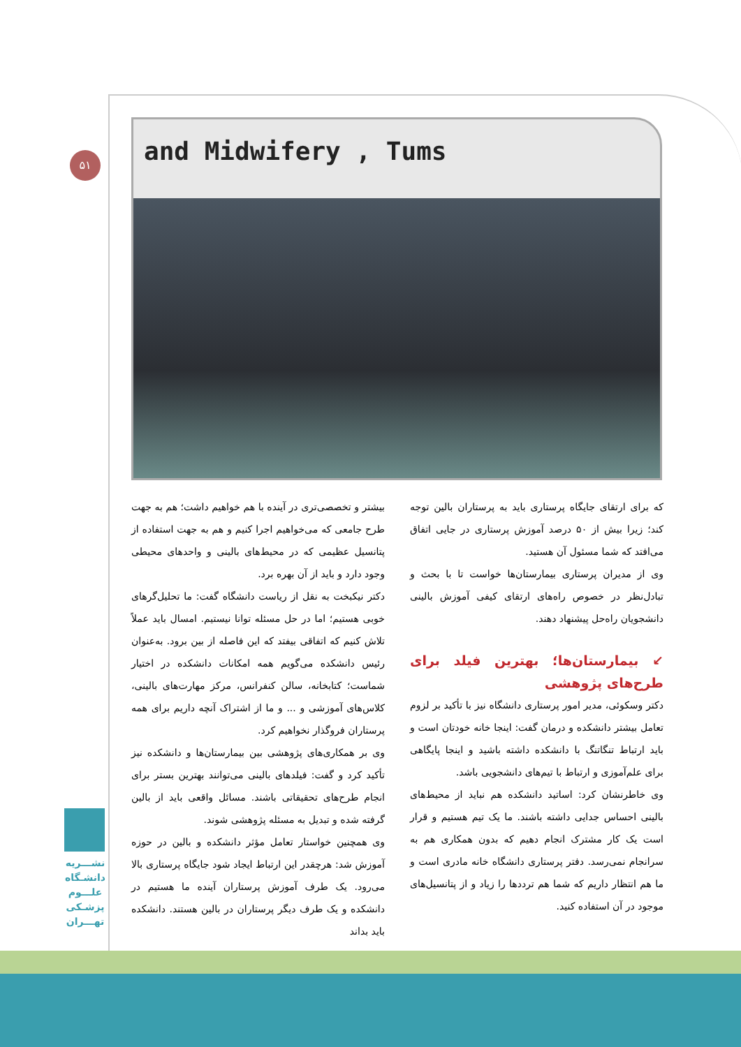۵۱
and Midwifery , Tums
بیشتر و تخصصی‌تری در آینده با هم خواهیم داشت؛ هم به جهت طرح جامعی که می‌خواهیم اجرا کنیم و هم به جهت استفاده از پتانسیل عظیمی که در محیط‌های بالینی و واحدهای محیطی وجود دارد و باید از آن بهره برد.
دکتر نیکبخت به نقل از ریاست دانشگاه گفت: ما تحلیل‌گرهای خوبی هستیم؛ اما در حل مسئله توانا نیستیم. امسال باید عملاً تلاش کنیم که اتفاقی بیفتد که این فاصله از بین برود. به‌عنوان رئیس دانشکده می‌گویم همه امکانات دانشکده در اختیار شماست؛ کتابخانه، سالن کنفرانس، مرکز مهارت‌های بالینی، کلاس‌های آموزشی و ... و ما از اشتراک آنچه داریم برای همه پرستاران فروگذار نخواهیم کرد.
وی بر همکاری‌های پژوهشی بین بیمارستان‌ها و دانشکده نیز تأکید کرد و گفت: فیلدهای بالینی می‌توانند بهترین بستر برای انجام طرح‌های تحقیقاتی باشند. مسائل واقعی باید از بالین گرفته شده و تبدیل به مسئله پژوهشی شوند.
وی همچنین خواستار تعامل مؤثر دانشکده و بالین در حوزه آموزش شد: هرچقدر این ارتباط ایجاد شود جایگاه پرستاری بالا می‌رود. یک طرف آموزش پرستاران آینده ما هستیم در دانشکده و یک طرف دیگر پرستاران در بالین هستند. دانشکده باید بداند
که برای ارتقای جایگاه پرستاری باید به پرستاران بالین توجه کند؛ زیرا بیش از ۵۰ درصد آموزش پرستاری در جایی اتفاق می‌افتد که شما مسئول آن هستید.
وی از مدیران پرستاری بیمارستان‌ها خواست تا با بحث و تبادل‌نظر در خصوص راه‌های ارتقای کیفی آموزش بالینی دانشجویان راه‌حل پیشنهاد دهند.
↙ بیمارستان‌ها؛ بهترین فیلد برای طرح‌های پژوهشی
دکتر وسکوئی، مدیر امور پرستاری دانشگاه نیز با تأکید بر لزوم تعامل بیشتر دانشکده و درمان گفت: اینجا خانه خودتان است و باید ارتباط تنگاتنگ با دانشکده داشته باشید و اینجا پایگاهی برای علم‌آموزی و ارتباط با تیم‌های دانشجویی باشد.
وی خاطرنشان کرد: اساتید دانشکده هم نباید از محیط‌های بالینی احساس جدایی داشته باشند. ما یک تیم هستیم و قرار است یک کار مشترک انجام دهیم که بدون همکاری هم به سرانجام نمی‌رسد. دفتر پرستاری دانشگاه خانه مادری است و ما هم انتظار داریم که شما هم ترددها را زیاد و از پتانسیل‌های موجود در آن استفاده کنید.
نشـــریه
دانشـگاه
علـــوم
پزشـکی
تهـــران